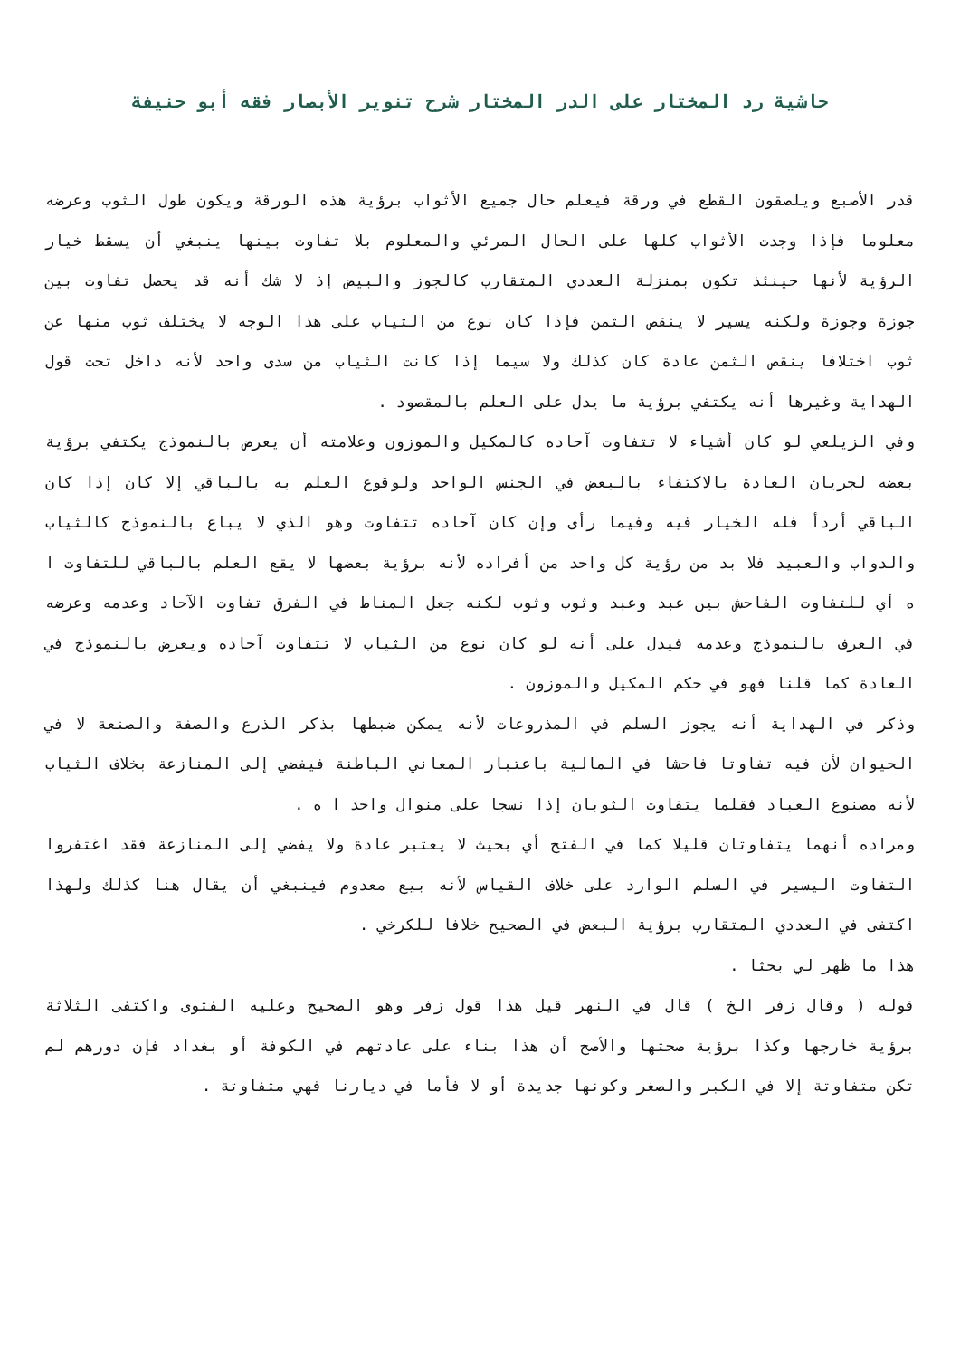حاشية رد المختار على الدر المختار شرح تنوير الأبصار فقه أبو حنيفة
قدر الأصبع ويلصقون القطع في ورقة فيعلم حال جميع الأثواب برؤية هذه الورقة ويكون طول الثوب وعرضه معلوما فإذا وجدت الأثواب كلها على الحال المرئي والمعلوم بلا تفاوت بينها ينبغي أن يسقط خيار الرؤية لأنها حينئذ تكون بمنزلة العددي المتقارب كالجوز والبيض إذ لا شك أنه قد يحصل تفاوت بين جوزة وجوزة ولكنه يسير لا ينقص الثمن فإذا كان نوع من الثياب على هذا الوجه لا يختلف ثوب منها عن ثوب اختلافا ينقص الثمن عادة كان كذلك ولا سيما إذا كانت الثياب من سدى واحد لأنه داخل تحت قول الهداية وغيرها أنه يكتفي برؤية ما يدل على العلم بالمقصود .
وفي الزيلعي لو كان أشياء لا تتفاوت آحاده كالمكيل والموزون وعلامته أن يعرض بالنموذج يكتفي برؤية بعضه لجريان العادة بالاكتفاء بالبعض في الجنس الواحد ولوقوع العلم به بالباقي إلا كان إذا كان الباقي أردأ فله الخيار فيه وفيما رأى وإن كان آحاده تتفاوت وهو الذي لا يباع بالنموذج كالثياب والدواب والعبيد فلا بد من رؤية كل واحد من أفراده لأنه برؤية بعضها لا يقع العلم بالباقي للتفاوت ا ه أي للتفاوت الفاحش بين عبد وعبد وثوب وثوب لكنه جعل المناط في الفرق تفاوت الآحاد وعدمه وعرضه في العرف بالنموذج وعدمه فيدل على أنه لو كان نوع من الثياب لا تتفاوت آحاده ويعرض بالنموذج في العادة كما قلنا فهو في حكم المكيل والموزون .
وذكر في الهداية أنه يجوز السلم في المذروعات لأنه يمكن ضبطها بذكر الذرع والصفة والصنعة لا في الحيوان لأن فيه تفاوتا فاحشا في المالية باعتبار المعاني الباطنة فيفضي إلى المنازعة بخلاف الثياب لأنه مصنوع العباد فقلما يتفاوت الثوبان إذا نسجا على منوال واحد ا ه .
ومراده أنهما يتفاوتان قليلا كما في الفتح أي بحيث لا يعتبر عادة ولا يفضي إلى المنازعة فقد اغتفروا التفاوت اليسير في السلم الوارد على خلاف القياس لأنه بيع معدوم فينبغي أن يقال هنا كذلك ولهذا اكتفى في العددي المتقارب برؤية البعض في الصحيح خلافا للكرخي .
هذا ما ظهر لي بحثا .
قوله ( وقال زفر الخ ) قال في النهر قيل هذا قول زفر وهو الصحيح وعليه الفتوى واكتفى الثلاثة برؤية خارجها وكذا برؤية صحتها والأصح أن هذا بناء على عادتهم في الكوفة أو بغداد فإن دورهم لم تكن متفاوتة إلا في الكبر والصغر وكونها جديدة أو لا فأما في ديارنا فهي متفاوتة .